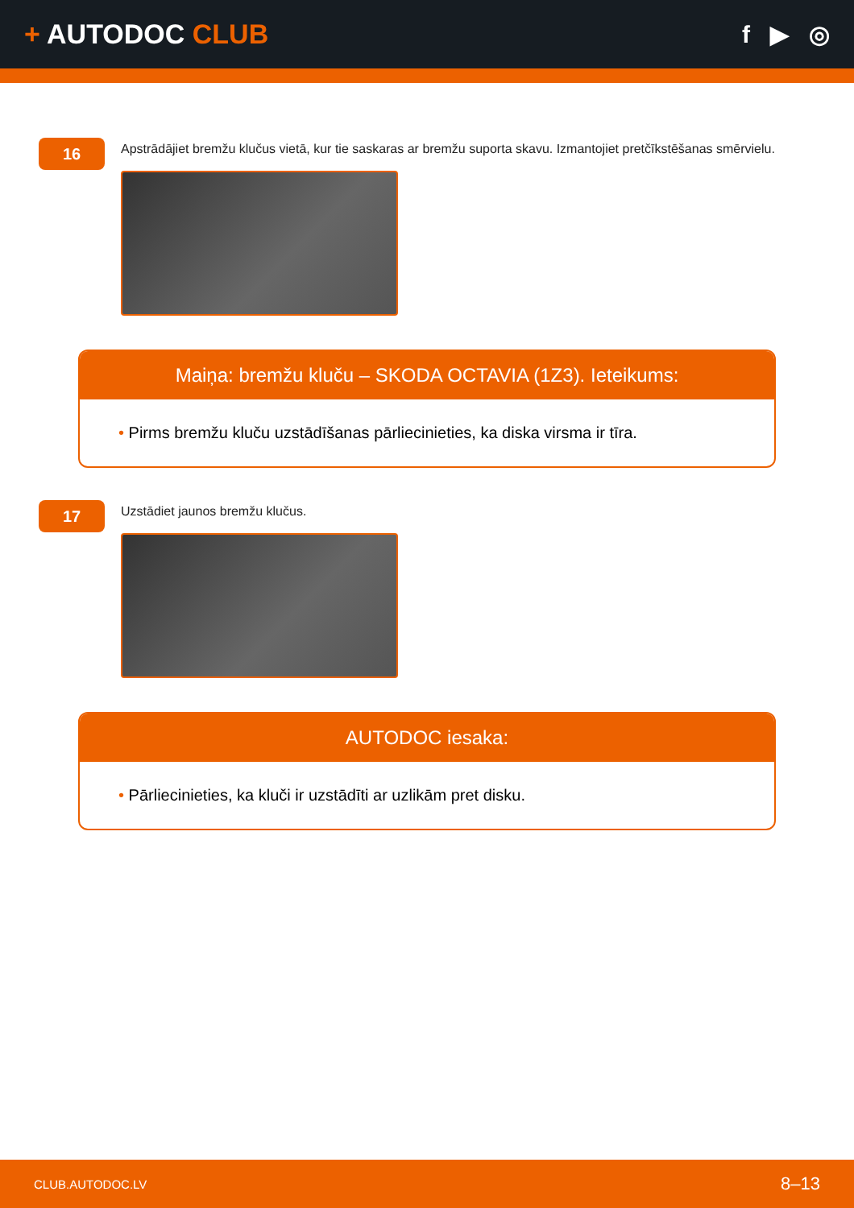+ AUTODOC CLUB f ▶ ◎
16
Apstrādājiet bremžu klučus vietā, kur tie saskaras ar bremžu suporta skavu. Izmantojiet pretčīkstēšanas smērvielu.
Maiņa: bremžu kluču – SKODA OCTAVIA (1Z3). Ieteikums:
• Pirms bremžu kluču uzstādīšanas pārliecinieties, ka diska virsma ir tīra.
17
Uzstādiet jaunos bremžu klučus.
AUTODOC iesaka:
• Pārliecinieties, ka kluči ir uzstādīti ar uzlikām pret disku.
CLUB.AUTODOC.LV 8–13